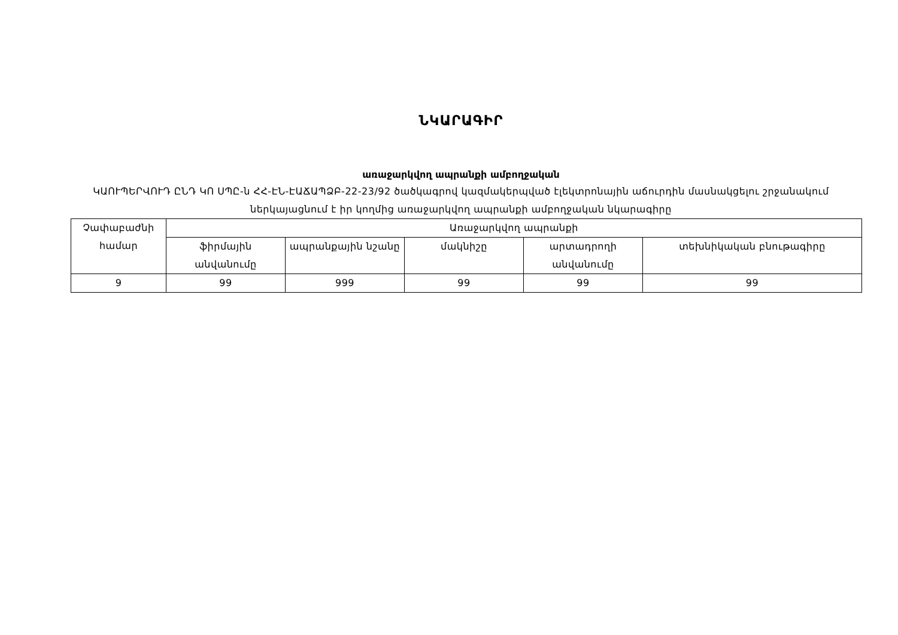ՆԿԱՐԱԳԻՐ
առաջարկվող ապրանքի ամբողջական
ԿԱՈՒՊԵՐՎՈՒԴ ԸՆԴ ԿՈ ՍՊԸ-ն ՀՀ-ԷՆ-ԷԱՃԱՊՁԲ-22-23/92 ծածկագրով կազմակերպված էլեկտրոնային աճուրդին մասնակցելու շրջանակում ներկայացնում է իր կողմից առաջարկվող ապրանքի ամբողջական նկարագիրը
| Չափաբաժնի համար | Առաջարկվող ապրանքի | | | | |
| | ֆիրմային անվանումը | ապրանքային նշանը | մակնիշը | արտադրողի անվանումը | տեխնիկական բնութագիրը |
| 9 | 99 | 999 | 99 | 99 | 99 |